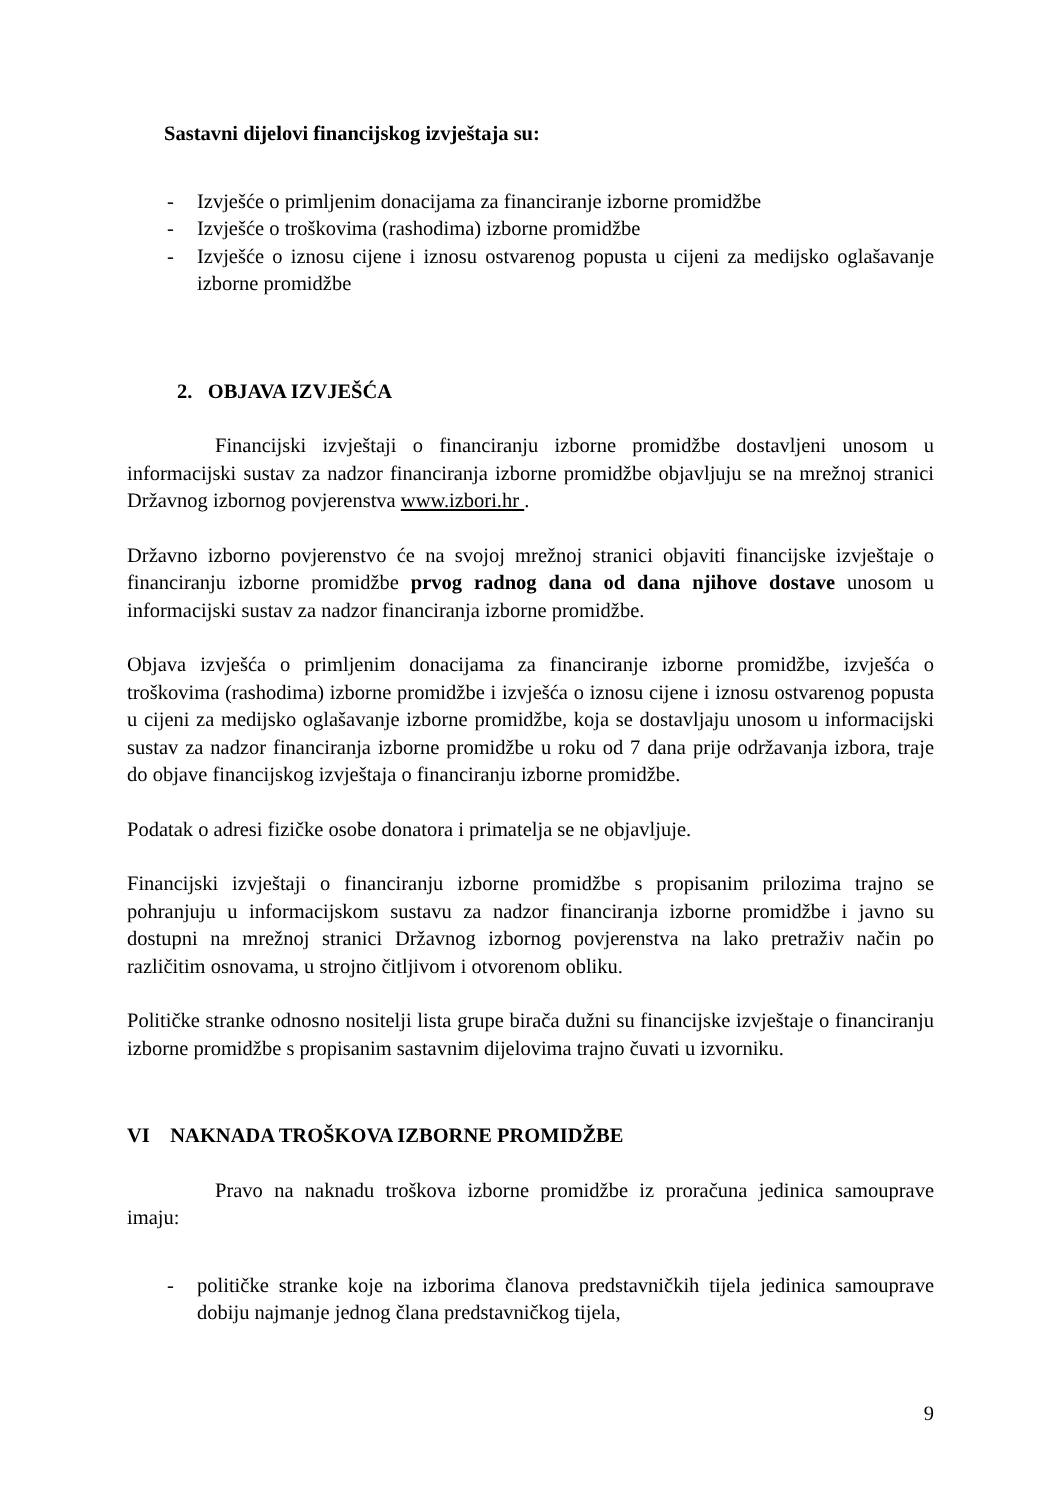Sastavni dijelovi financijskog izvještaja su:
- Izvješće o primljenim donacijama za financiranje izborne promidžbe
- Izvješće o troškovima (rashodima) izborne promidžbe
- Izvješće o iznosu cijene i iznosu ostvarenog popusta u cijeni za medijsko oglašavanje izborne promidžbe
2. OBJAVA IZVJEŠĆA
Financijski izvještaji o financiranju izborne promidžbe dostavljeni unosom u informacijski sustav za nadzor financiranja izborne promidžbe objavljuju se na mrežnoj stranici Državnog izbornog povjerenstva www.izbori.hr .
Državno izborno povjerenstvo će na svojoj mrežnoj stranici objaviti financijske izvještaje o financiranju izborne promidžbe prvog radnog dana od dana njihove dostave unosom u informacijski sustav za nadzor financiranja izborne promidžbe.
Objava izvješća o primljenim donacijama za financiranje izborne promidžbe, izvješća o troškovima (rashodima) izborne promidžbe i izvješća o iznosu cijene i iznosu ostvarenog popusta u cijeni za medijsko oglašavanje izborne promidžbe, koja se dostavljaju unosom u informacijski sustav za nadzor financiranja izborne promidžbe u roku od 7 dana prije održavanja izbora, traje do objave financijskog izvještaja o financiranju izborne promidžbe.
Podatak o adresi fizičke osobe donatora i primatelja se ne objavljuje.
Financijski izvještaji o financiranju izborne promidžbe s propisanim prilozima trajno se pohranjuju u informacijskom sustavu za nadzor financiranja izborne promidžbe i javno su dostupni na mrežnoj stranici Državnog izbornog povjerenstva na lako pretraživ način po različitim osnovama, u strojno čitljivom i otvorenom obliku.
Političke stranke odnosno nositelji lista grupe birača dužni su financijske izvještaje o financiranju izborne promidžbe s propisanim sastavnim dijelovima trajno čuvati u izvorniku.
VI NAKNADA TROŠKOVA IZBORNE PROMIDŽBE
Pravo na naknadu troškova izborne promidžbe iz proračuna jedinica samouprave imaju:
- političke stranke koje na izborima članova predstavničkih tijela jedinica samouprave dobiju najmanje jednog člana predstavničkog tijela,
9